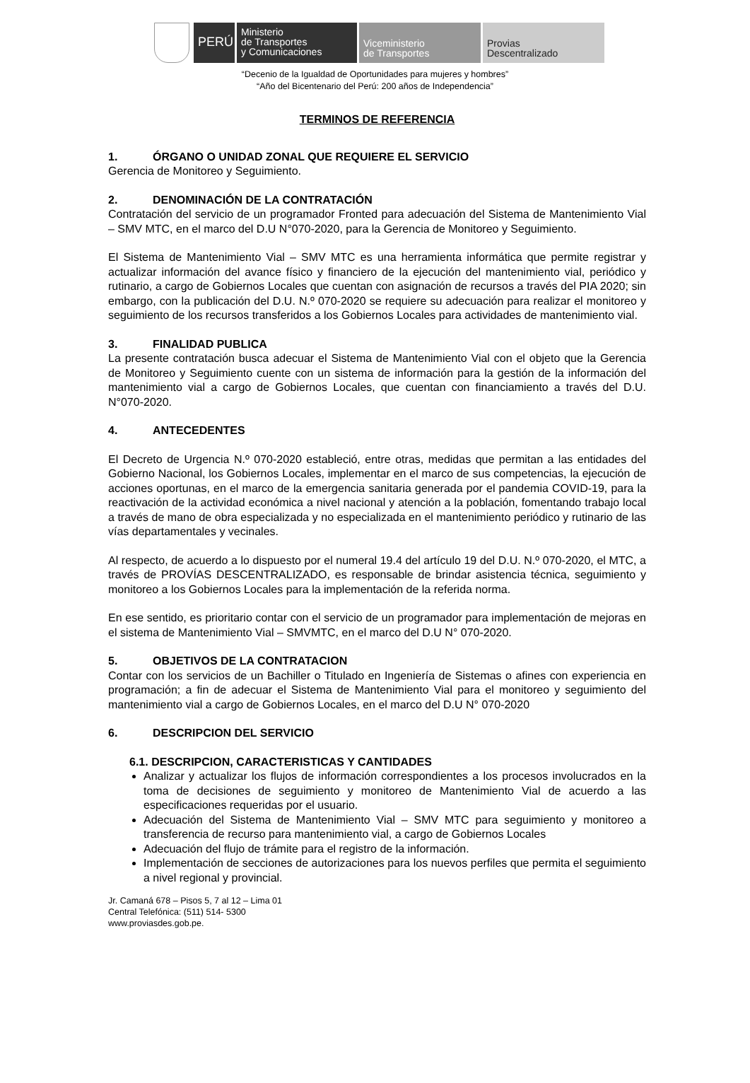PERÚ
Ministerio
de Transportes
y Comunicaciones
Viceministerio
de Transportes
Provias
Descentralizado
“Decenio de la Igualdad de Oportunidades para mujeres y hombres”
“Año del Bicentenario del Perú: 200 años de Independencia”
TERMINOS DE REFERENCIA
1. ÓRGANO O UNIDAD ZONAL QUE REQUIERE EL SERVICIO
Gerencia de Monitoreo y Seguimiento.
2. DENOMINACIÓN DE LA CONTRATACIÓN
Contratación del servicio de un programador Fronted para adecuación del Sistema de Mantenimiento Vial – SMV MTC, en el marco del D.U N°070-2020, para la Gerencia de Monitoreo y Seguimiento.
El Sistema de Mantenimiento Vial – SMV MTC es una herramienta informática que permite registrar y actualizar información del avance físico y financiero de la ejecución del mantenimiento vial, periódico y rutinario, a cargo de Gobiernos Locales que cuentan con asignación de recursos a través del PIA 2020; sin embargo, con la publicación del D.U. N.º 070-2020 se requiere su adecuación para realizar el monitoreo y seguimiento de los recursos transferidos a los Gobiernos Locales para actividades de mantenimiento vial.
3. FINALIDAD PUBLICA
La presente contratación busca adecuar el Sistema de Mantenimiento Vial con el objeto que la Gerencia de Monitoreo y Seguimiento cuente con un sistema de información para la gestión de la información del mantenimiento vial a cargo de Gobiernos Locales, que cuentan con financiamiento a través del D.U. N°070-2020.
4. ANTECEDENTES
El Decreto de Urgencia N.º 070-2020 estableció, entre otras, medidas que permitan a las entidades del Gobierno Nacional, los Gobiernos Locales, implementar en el marco de sus competencias, la ejecución de acciones oportunas, en el marco de la emergencia sanitaria generada por el pandemia COVID-19, para la reactivación de la actividad económica a nivel nacional y atención a la población, fomentando trabajo local a través de mano de obra especializada y no especializada en el mantenimiento periódico y rutinario de las vías departamentales y vecinales.
Al respecto, de acuerdo a lo dispuesto por el numeral 19.4 del artículo 19 del D.U. N.º 070-2020, el MTC, a través de PROVÍAS DESCENTRALIZADO, es responsable de brindar asistencia técnica, seguimiento y monitoreo a los Gobiernos Locales para la implementación de la referida norma.
En ese sentido, es prioritario contar con el servicio de un programador para implementación de mejoras en el sistema de Mantenimiento Vial – SMVMTC, en el marco del D.U N° 070-2020.
5. OBJETIVOS DE LA CONTRATACION
Contar con los servicios de un Bachiller o Titulado en Ingeniería de Sistemas o afines con experiencia en programación; a fin de adecuar el Sistema de Mantenimiento Vial para el monitoreo y seguimiento del mantenimiento vial a cargo de Gobiernos Locales, en el marco del D.U N° 070-2020
6. DESCRIPCION DEL SERVICIO
6.1. DESCRIPCION, CARACTERISTICAS Y CANTIDADES
Analizar y actualizar los flujos de información correspondientes a los procesos involucrados en la toma de decisiones de seguimiento y monitoreo de Mantenimiento Vial de acuerdo a las especificaciones requeridas por el usuario.
Adecuación del Sistema de Mantenimiento Vial – SMV MTC para seguimiento y monitoreo a transferencia de recurso para mantenimiento vial, a cargo de Gobiernos Locales
Adecuación del flujo de trámite para el registro de la información.
Implementación de secciones de autorizaciones para los nuevos perfiles que permita el seguimiento a nivel regional y provincial.
Jr. Camaná 678 – Pisos 5, 7 al 12 – Lima 01
Central Telefónica: (511) 514- 5300
www.proviasdes.gob.pe.